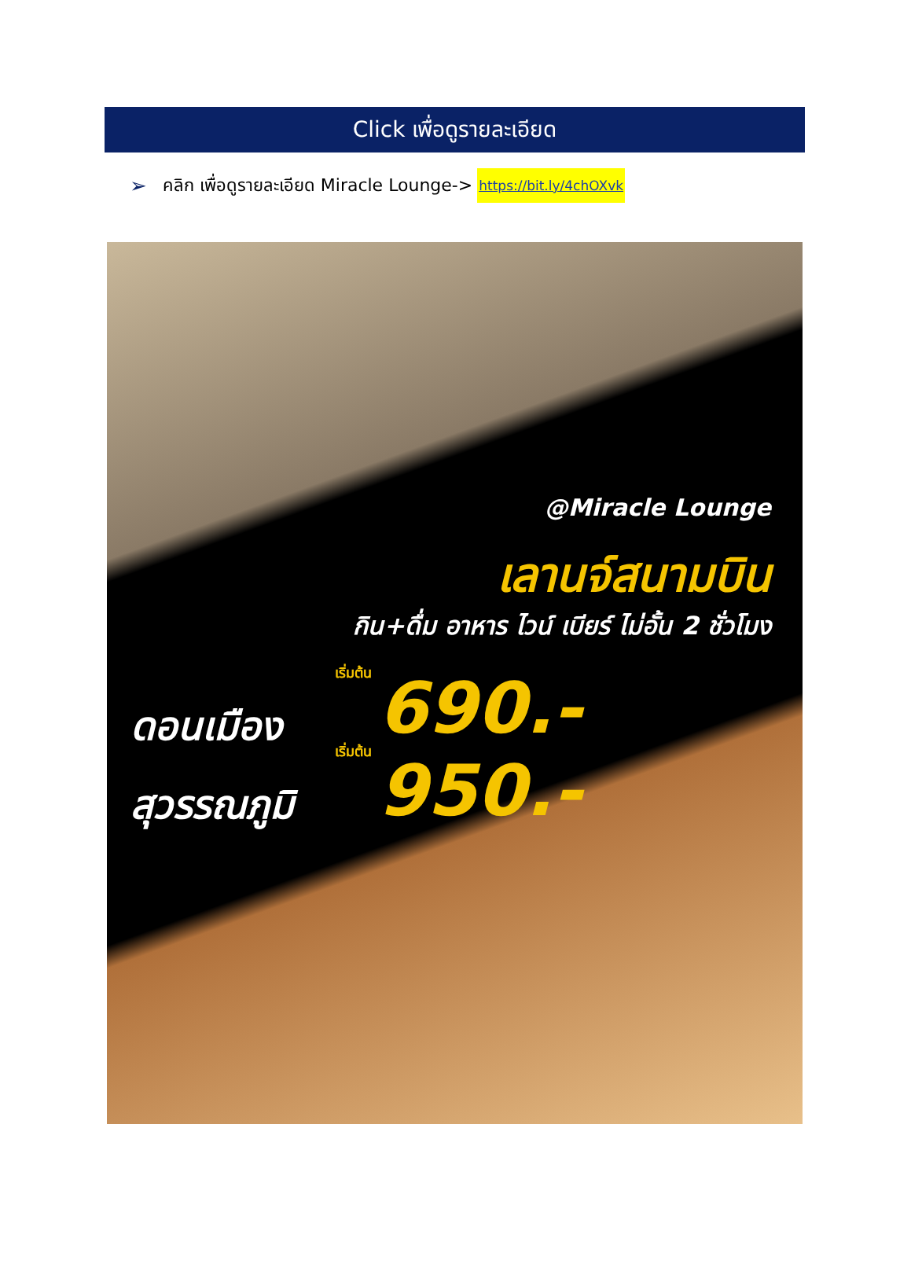Click เพื่อดูรายละเอียด
➢ คลิก เพื่อดูรายละเอียด Miracle Lounge-> https://bit.ly/4chOXvk
@Miracle Lounge
เลานจ์สนามบิน
กิน+ดื่ม อาหาร ไวน์ เบียร์ ไม่อั้น 2 ชั่วโมง
เริ่มต้น 690.-
ดอนเมือง
เริ่มต้น 950.-
สุวรรณภูมิ